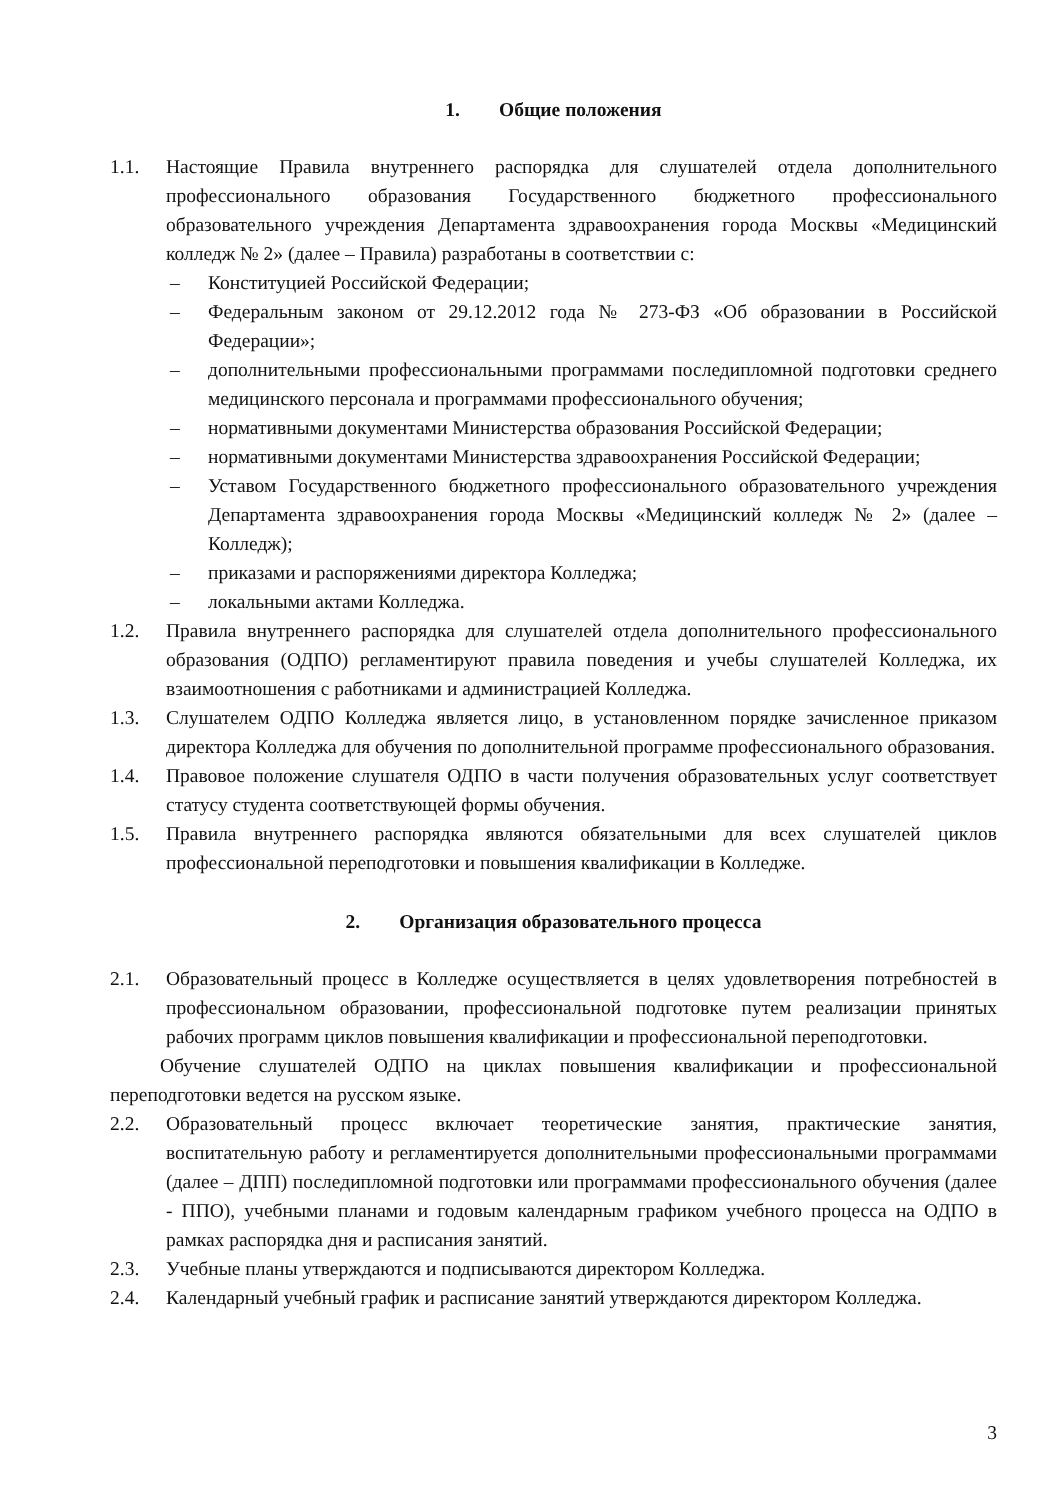1. Общие положения
1.1. Настоящие Правила внутреннего распорядка для слушателей отдела дополнительного профессионального образования Государственного бюджетного профессионального образовательного учреждения Департамента здравоохранения города Москвы «Медицинский колледж № 2» (далее – Правила) разработаны в соответствии с:
– Конституцией Российской Федерации;
– Федеральным законом от 29.12.2012 года № 273-ФЗ «Об образовании в Российской Федерации»;
– дополнительными профессиональными программами последипломной подготовки среднего медицинского персонала и программами профессионального обучения;
– нормативными документами Министерства образования Российской Федерации;
– нормативными документами Министерства здравоохранения Российской Федерации;
– Уставом Государственного бюджетного профессионального образовательного учреждения Департамента здравоохранения города Москвы «Медицинский колледж № 2» (далее – Колледж);
– приказами и распоряжениями директора Колледжа;
– локальными актами Колледжа.
1.2. Правила внутреннего распорядка для слушателей отдела дополнительного профессионального образования (ОДПО) регламентируют правила поведения и учебы слушателей Колледжа, их взаимоотношения с работниками и администрацией Колледжа.
1.3. Слушателем ОДПО Колледжа является лицо, в установленном порядке зачисленное приказом директора Колледжа для обучения по дополнительной программе профессионального образования.
1.4. Правовое положение слушателя ОДПО в части получения образовательных услуг соответствует статусу студента соответствующей формы обучения.
1.5. Правила внутреннего распорядка являются обязательными для всех слушателей циклов профессиональной переподготовки и повышения квалификации в Колледже.
2. Организация образовательного процесса
2.1. Образовательный процесс в Колледже осуществляется в целях удовлетворения потребностей в профессиональном образовании, профессиональной подготовке путем реализации принятых рабочих программ циклов повышения квалификации и профессиональной переподготовки.
Обучение слушателей ОДПО на циклах повышения квалификации и профессиональной переподготовки ведется на русском языке.
2.2. Образовательный процесс включает теоретические занятия, практические занятия, воспитательную работу и регламентируется дополнительными профессиональными программами (далее – ДПП) последипломной подготовки или программами профессионального обучения (далее - ППО), учебными планами и годовым календарным графиком учебного процесса на ОДПО в рамках распорядка дня и расписания занятий.
2.3. Учебные планы утверждаются и подписываются директором Колледжа.
2.4. Календарный учебный график и расписание занятий утверждаются директором Колледжа.
3